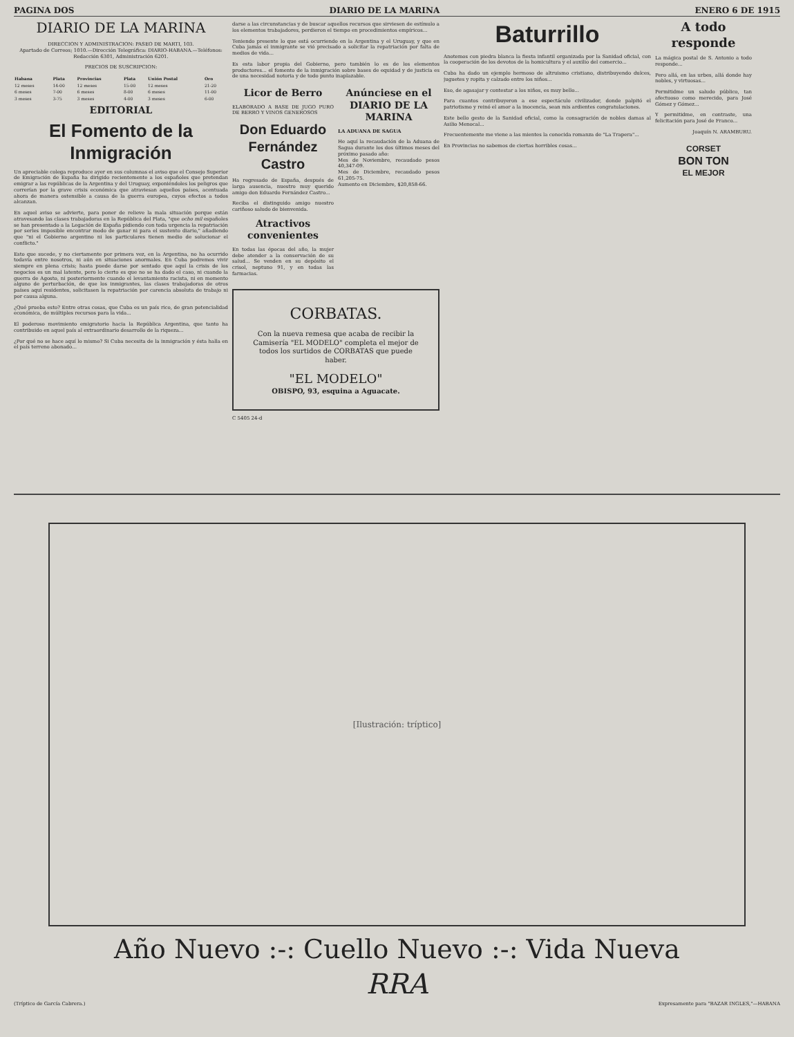PAGINA DOS DIARIO DE LA MARINA ENERO 6 DE 1915
DIARIO DE LA MARINA
DIRECCION Y ADMINISTRACION: PASEO DE MARTI, 103.
Apartado de Correos; 1010.—Dirección Telegráfica: DIARIO-HABANA.—Teléfonos: Redacción 6301, Administración 6201.
PRECIOS DE SUSCRIPCION:
| Habana | Plata | Provincias | Plata | Unión Postal | Oro |
| --- | --- | --- | --- | --- | --- |
| 12 meses | 14-00 | 12 meses | 15-00 | 12 meses | 21-20 |
| 6 meses | 7-00 | 6 meses | 8-00 | 6 meses | 11-00 |
| 3 meses | 3-75 | 3 meses | 4-00 | 3 meses | 6-00 |
EDITORIAL
El Fomento de la Inmigración
Un apreciable colega reproduce ayer en sus columnas el aviso que el Consejo Superior de Emigración de España ha dirigido recientemente a los españoles que pretendan emigrar a las repúblicas de la Argentina y del Uruguay, exponiéndoles los peligros que correrían por la grave crisis económica que atraviesan aquellos países, acentuada ahora de manera ostensible a causa de la guerra europea, cuyos efectos a todos alcanzan.
En aquel aviso se advierte, para poner de relieve la mala situación porque están atravesando las clases trabajadoras en la República del Plata, "que ocho mil españoles se han presentado a la Legación de España pidiendo con toda urgencia la repatriación por serles imposible encontrar modo de ganar ni para el sustento diario," añadiendo que "ni el Gobierno argentino ni los particulares tienen medio de solucionar el conflicto."
Esto que sucede, y no ciertamente por primera vez, en la Argentina, no ha ocurrido todavía entre nosotros, ni aún en situaciones anormales. En Cuba podremos vivir siempre en plena crisis; hasta puede darse por sentado que aquí la crisis de los negocios es un mal latente, pero lo cierto es que no se ha dado el caso, ni cuando la guerra de Agosto, ni posteriormente cuando el levantamiento racista, ni en momento alguno de perturbación, de que los inmigrantes, las clases trabajadoras de otros países aquí residentes, solicitasen la repatriación por carencia absoluta de trabajo ni por causa alguna.
¿Qué prueba esto? Entre otras cosas, que Cuba es un país rico, de gran potencialidad económica, de múltiples recursos para la vida...
El poderoso movimiento emigratorio hacia la República Argentina, que tanto ha contribuido en aquel país al extraordinario desarrollo de la riqueza...
¿Por qué no se hace aquí lo mismo? Si Cuba necesita de la inmigración y ésta halla en el país terreno abonado...
darse a las circunstancias y de buscar aquellos recursos que sirviesen de estímulo a los elementos trabajadores, perdieron el tiempo en procedimientos empíricos...
Teniendo presente lo que está ocurriendo en la Argentina y el Uruguay, y que en Cuba jamás el inmigrante se vió precisado a solicitar la repatriación por falta de medios de vida...
Es esta labor propia del Gobierno, pero también lo es de los elementos productores... el fomento de la inmigración sobre bases de equidad y de justicia es de una necesidad notoria y de todo punto inaplazable.
Licor de Berro
ELABORADO A BASE DE JUGO PURO DE BERRO Y VINOS GENEROSOS
Don Eduardo Fernández Castro
Ha regresado de España, después de larga ausencia, nuestro muy querido amigo don Eduardo Fernández Castro...
Reciba el distinguido amigo nuestro cariñoso saludo de bienvenida.
Atractivos convenientes
En todas las épocas del año, la mujer debe atender a la conservación de su salud... Se venden en su depósito el crisol, neptuno 91, y en todas las farmacias.
Anúnciese en el DIARIO DE LA MARINA
LA ADUANA DE SAGUA
He aquí la recaudación de la Aduana de Sagua durante los dos últimos meses del próximo pasado año:
Mes de Noviembre, recaudado pesos 40,347-09.
Mes de Diciembre, recaudado pesos 61,205-75.
Aumento en Diciembre, $20,858-66.
CORBATAS.
Con la nueva remesa que acaba de recibir la Camisería "EL MODELO" completa el mejor de todos los surtidos de CORBATAS que puede haber.
"EL MODELO"
OBISPO, 93, esquina a Aguacate.
C 5405 24-d
Baturrillo
Anotemos con piedra blanca la fiesta infantil organizada por la Sanidad oficial, con la cooperación de los devotos de la homicultura y el auxilio del comercio...
Cuba ha dado un ejemplo hermoso de altruismo cristiano, distribuyendo dulces, juguetes y ropita y calzado entre los niños...
Eso, de agasajar y contestar a los niños, es muy bello...
Para cuantos contribuyeron a ese espectáculo civilizador, donde palpitó el patriotismo y reinó el amor a la inocencia, sean mis ardientes congratulaciones.
Este bello gesto de la Sanidad oficial, como la consagración de nobles damas al Asilio Menocal...
Frecuentemente me viene a las mientes la conocida romanza de "La Trapera"...
En Provincias no sabemos de ciertas horribles cosas...
A todo responde
La mágica postal de S. Antonio a todo responde...
Pero allá, en las urbes, allá donde hay nobles, y virtuosas...
Permitidme un saludo público, tan afectuoso como merecido, para José Gómez y Gómez...
Y permitidme, en contraste, una felicitación para José de Franco...
Joaquín N. ARAMBURU.
CORSET
BON TON
EL MEJOR
[Ilustración: tríptico]
Año Nuevo :-: Cuello Nuevo :-: Vida Nueva
RRA
(Tríptico de García Cabrera.) Expresamente para "BAZAR INGLES,"—HABANA